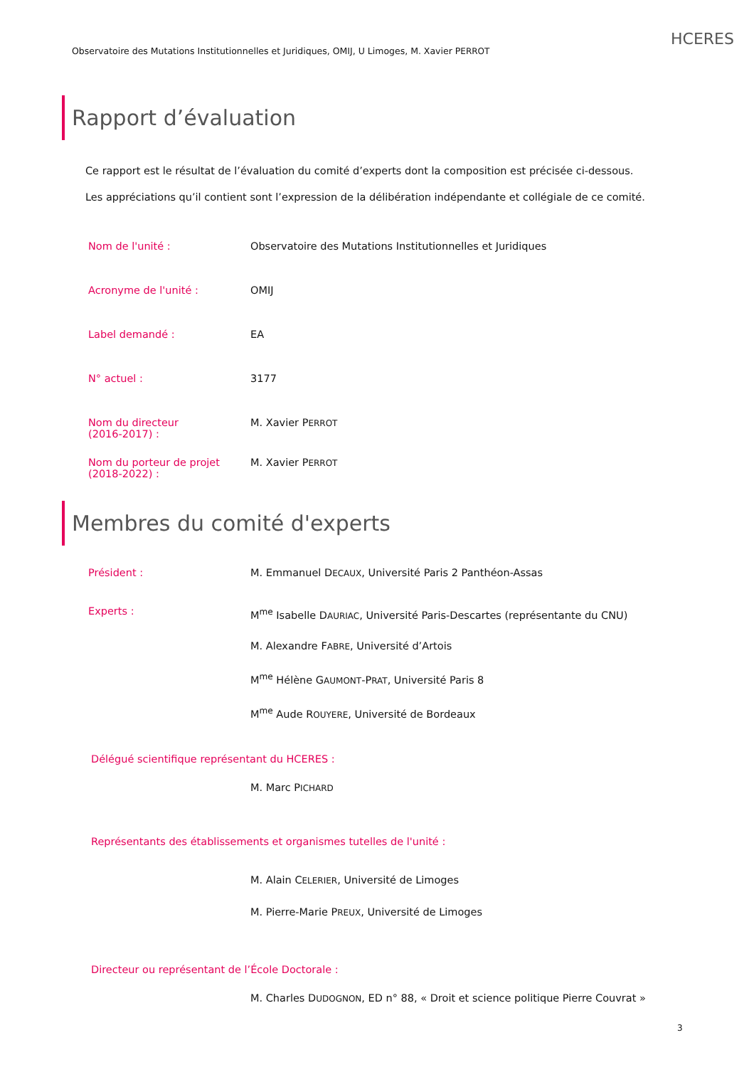Observatoire des Mutations Institutionnelles et Juridiques, OMIJ, U Limoges, M. Xavier PERROT
HCERES
Rapport d’évaluation
Ce rapport est le résultat de l’évaluation du comité d’experts dont la composition est précisée ci-dessous.
Les appréciations qu’il contient sont l’expression de la délibération indépendante et collégiale de ce comité.
Nom de l'unité : Observatoire des Mutations Institutionnelles et Juridiques
Acronyme de l'unité : OMIJ
Label demandé : EA
N° actuel : 3177
Nom du directeur
(2016-2017) :
M. Xavier PERROT
Nom du porteur de projet
(2018-2022) :
M. Xavier PERROT
Membres du comité d'experts
Président : M. Emmanuel DECAUX, Université Paris 2 Panthéon-Assas
Experts :
M<sup>me</sup> Isabelle DAURIAC, Université Paris-Descartes (représentante du CNU)
M. Alexandre FABRE, Université d’Artois
M<sup>me</sup> Hélène GAUMONT-PRAT, Université Paris 8
M<sup>me</sup> Aude ROUYERE, Université de Bordeaux
Délégué scientifique représentant du HCERES :
M. Marc PICHARD
Représentants des établissements et organismes tutelles de l'unité :
M. Alain CELERIER, Université de Limoges
M. Pierre-Marie PREUX, Université de Limoges
Directeur ou représentant de l’École Doctorale :
M. Charles DUDOGNON, ED n° 88, « Droit et science politique Pierre Couvrat »
3